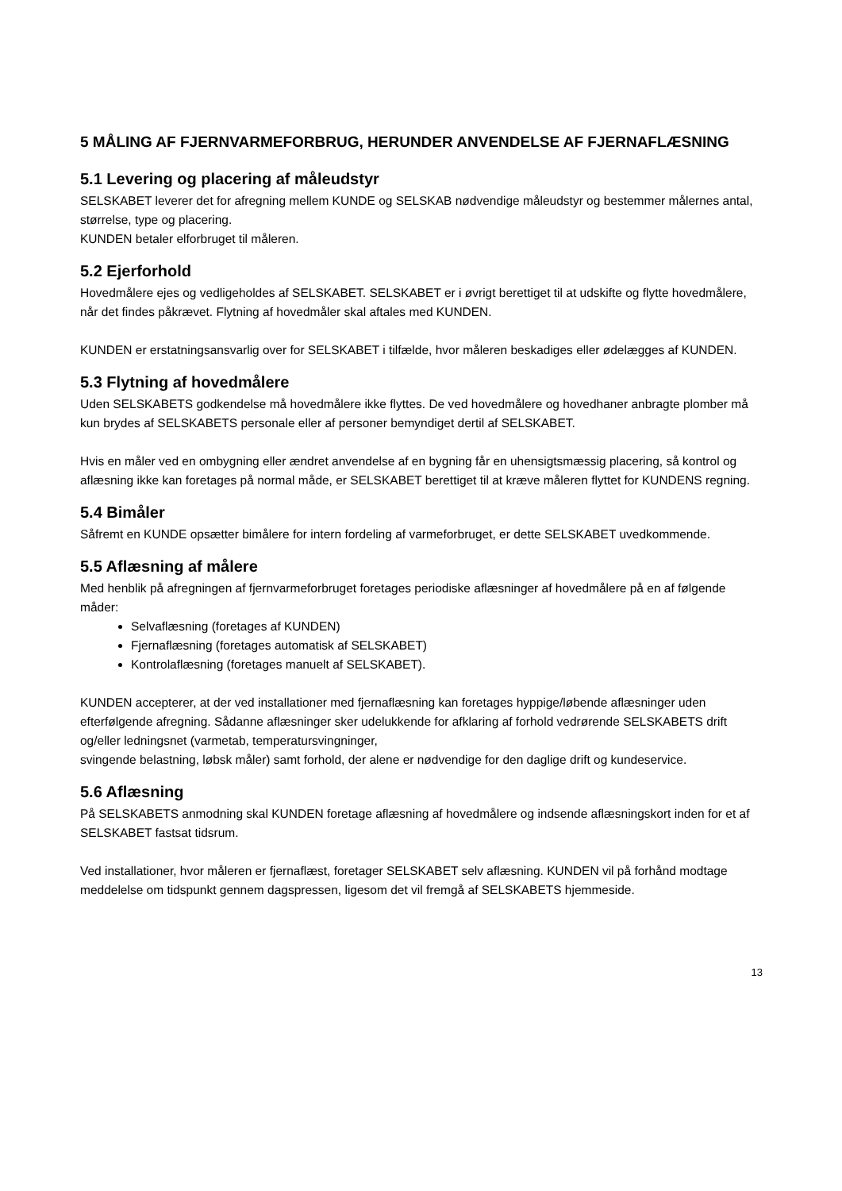5 MÅLING AF FJERNVARMEFORBRUG, HERUNDER ANVENDELSE AF FJERNAFLÆSNING
5.1 Levering og placering af måleudstyr
SELSKABET leverer det for afregning mellem KUNDE og SELSKAB nødvendige måleudstyr og bestemmer målernes antal, størrelse, type og placering.
KUNDEN betaler elforbruget til måleren.
5.2 Ejerforhold
Hovedmålere ejes og vedligeholdes af SELSKABET. SELSKABET er i øvrigt berettiget til at udskifte og flytte hovedmålere, når det findes påkrævet. Flytning af hovedmåler skal aftales med KUNDEN.
KUNDEN er erstatningsansvarlig over for SELSKABET i tilfælde, hvor måleren beskadiges eller ødelægges af KUNDEN.
5.3 Flytning af hovedmålere
Uden SELSKABETS godkendelse må hovedmålere ikke flyttes. De ved hovedmålere og hovedhaner anbragte plomber må kun brydes af SELSKABETS personale eller af personer bemyndiget dertil af SELSKABET.
Hvis en måler ved en ombygning eller ændret anvendelse af en bygning får en uhensigtsmæssig placering, så kontrol og aflæsning ikke kan foretages på normal måde, er SELSKABET berettiget til at kræve måleren flyttet for KUNDENS regning.
5.4 Bimåler
Såfremt en KUNDE opsætter bimålere for intern fordeling af varmeforbruget, er dette SELSKABET uvedkommende.
5.5 Aflæsning af målere
Med henblik på afregningen af fjernvarmeforbruget foretages periodiske aflæsninger af hovedmålere på en af følgende måder:
Selvaflæsning (foretages af KUNDEN)
Fjernaflæsning (foretages automatisk af SELSKABET)
Kontrolaflæsning (foretages manuelt af SELSKABET).
KUNDEN accepterer, at der ved installationer med fjernaflæsning kan foretages hyppige/løbende aflæsninger uden efterfølgende afregning. Sådanne aflæsninger sker udelukkende for afklaring af forhold vedrørende SELSKABETS drift og/eller ledningsnet (varmetab, temperatursvingninger,
svingende belastning, løbsk måler) samt forhold, der alene er nødvendige for den daglige drift og kundeservice.
5.6 Aflæsning
På SELSKABETS anmodning skal KUNDEN foretage aflæsning af hovedmålere og indsende aflæsningskort inden for et af SELSKABET fastsat tidsrum.
Ved installationer, hvor måleren er fjernaflæst, foretager SELSKABET selv aflæsning. KUNDEN vil på forhånd modtage meddelelse om tidspunkt gennem dagspressen, ligesom det vil fremgå af SELSKABETS hjemmeside.
13